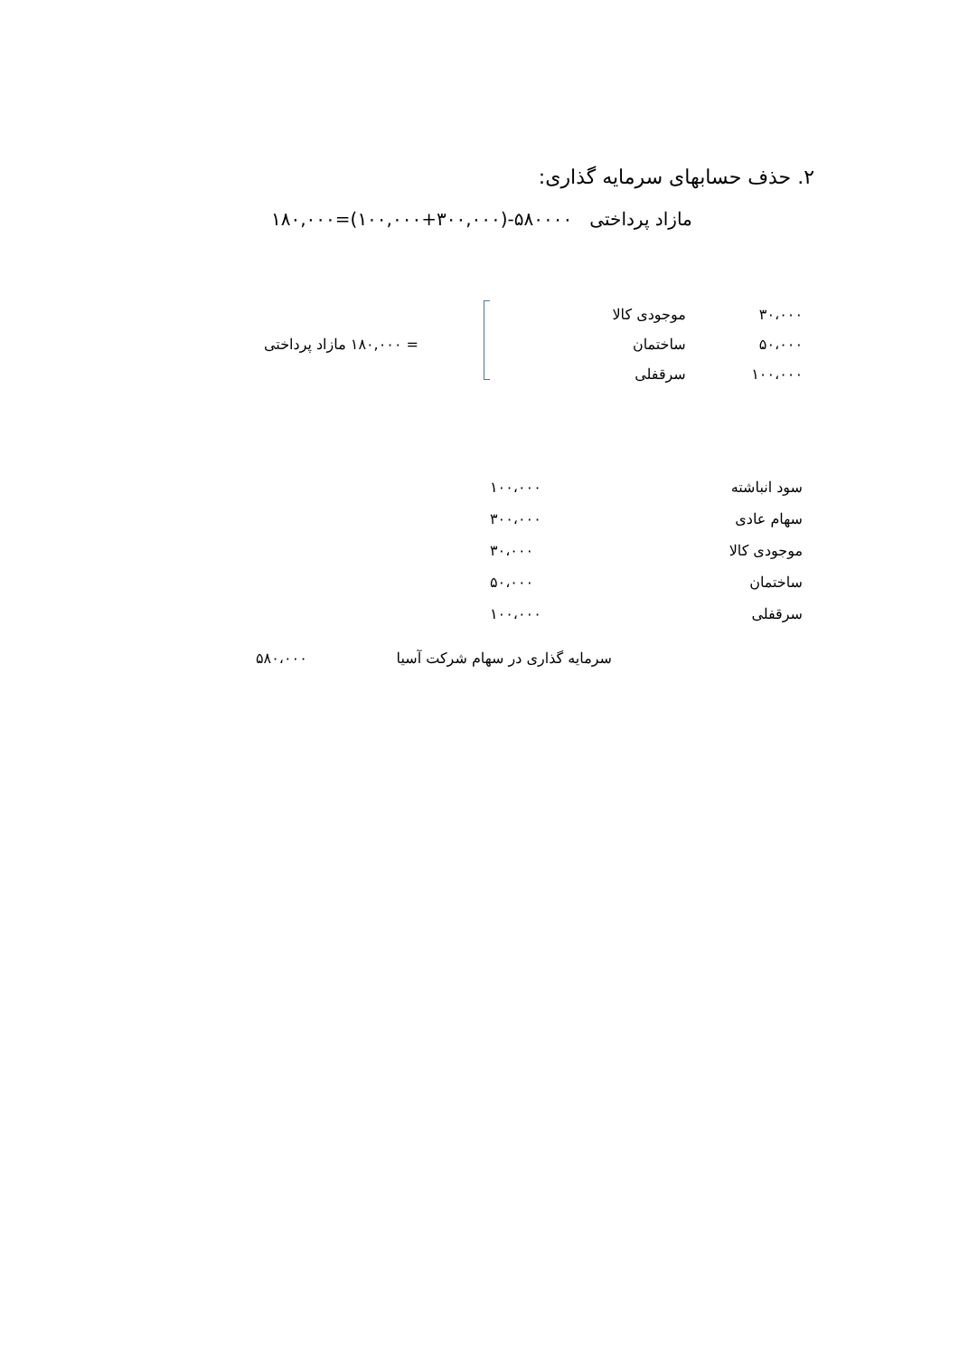۲. حذف حسابهای سرمایه گذاری:
مازاد پرداختی ۵۸۰۰۰۰-(۳۰۰,۰۰۰+۱۰۰,۰۰۰)=۱۸۰,۰۰۰
| ۳۰،۰۰۰ | موجودی کالا | |
| ۵۰،۰۰۰ | ساختمان | = ۱۸۰,۰۰۰ مازاد پرداختی |
| ۱۰۰،۰۰۰ | سرقفلی | |
| سود انباشته | ۱۰۰،۰۰۰ |
| سهام عادی | ۳۰۰،۰۰۰ |
| موجودی کالا | ۳۰،۰۰۰ |
| ساختمان | ۵۰،۰۰۰ |
| سرقفلی | ۱۰۰،۰۰۰ |
| سرمایه گذاری در سهام شرکت آسیا | ۵۸۰،۰۰۰ |